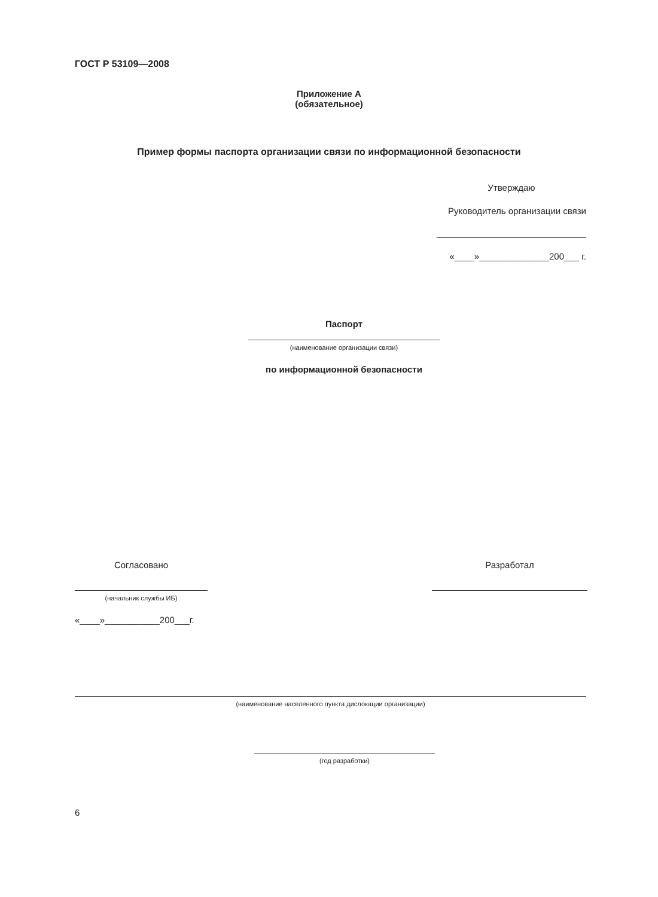ГОСТ Р 53109—2008
Приложение А
(обязательное)
Пример формы паспорта организации связи по информационной безопасности
Утверждаю
Руководитель организации связи
«____»______________200___ г.
Паспорт
(наименование организации связи)
по информационной безопасности
Согласовано
(начальник службы ИБ)
«____»___________200___г.
Разработал
(наименование населенного пункта дислокации организации)
(год разработки)
6